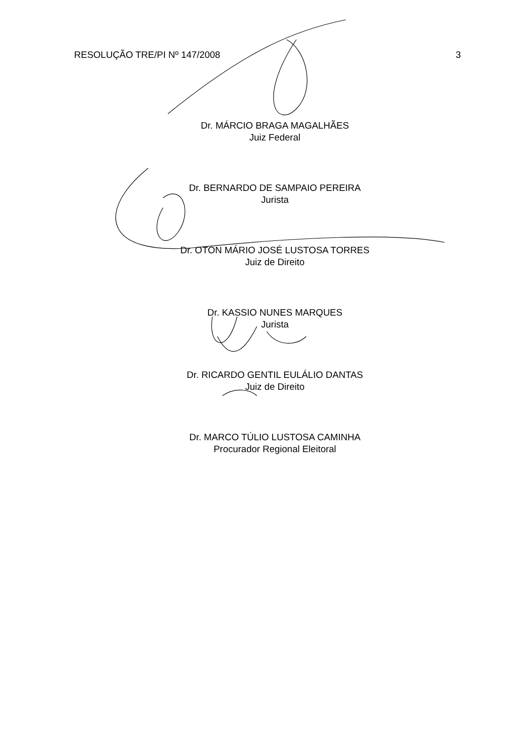RESOLUÇÃO TRE/PI Nº 147/2008 3
Dr. MÁRCIO BRAGA MAGALHÃES
Juiz Federal
Dr. BERNARDO DE SAMPAIO PEREIRA
Jurista
Dr. OTON MÁRIO JOSÉ LUSTOSA TORRES
Juiz de Direito
Dr. KASSIO NUNES MARQUES
Jurista
Dr. RICARDO GENTIL EULÁLIO DANTAS
Juiz de Direito
Dr. MARCO TÚLIO LUSTOSA CAMINHA
Procurador Regional Eleitoral